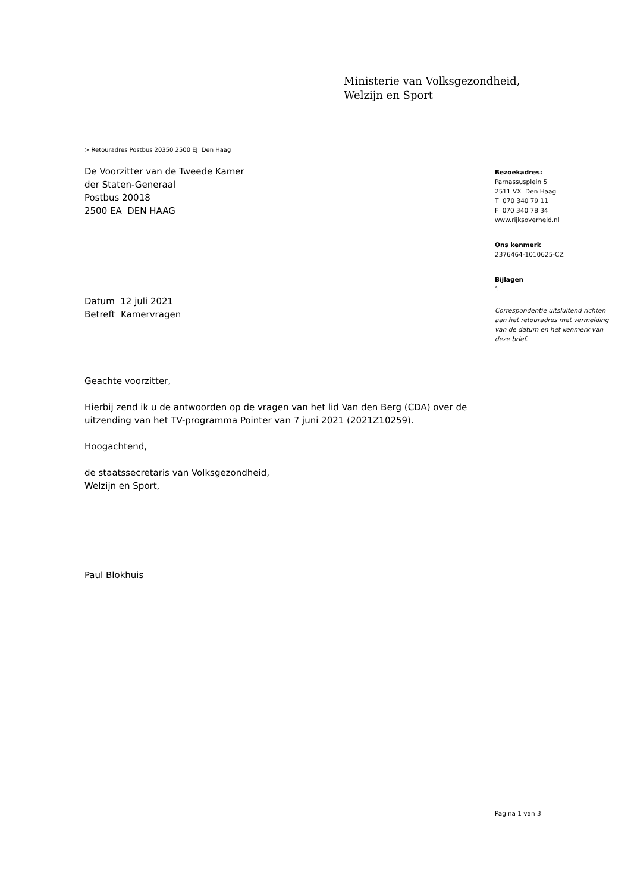Ministerie van Volksgezondheid,
Welzijn en Sport
> Retouradres Postbus 20350 2500 EJ Den Haag
De Voorzitter van de Tweede Kamer
der Staten-Generaal
Postbus 20018
2500 EA DEN HAAG
Datum 12 juli 2021
Betreft Kamervragen
Geachte voorzitter,
Hierbij zend ik u de antwoorden op de vragen van het lid Van den Berg (CDA) over de uitzending van het TV-programma Pointer van 7 juni 2021 (2021Z10259).
Hoogachtend,
de staatssecretaris van Volksgezondheid,
Welzijn en Sport,
Paul Blokhuis
Bezoekadres:
Parnassusplein 5
2511 VX Den Haag
T 070 340 79 11
F 070 340 78 34
www.rijksoverheid.nl
Ons kenmerk
2376464-1010625-CZ
Bijlagen
1
Correspondentie uitsluitend richten aan het retouradres met vermelding van de datum en het kenmerk van deze brief.
Pagina 1 van 3